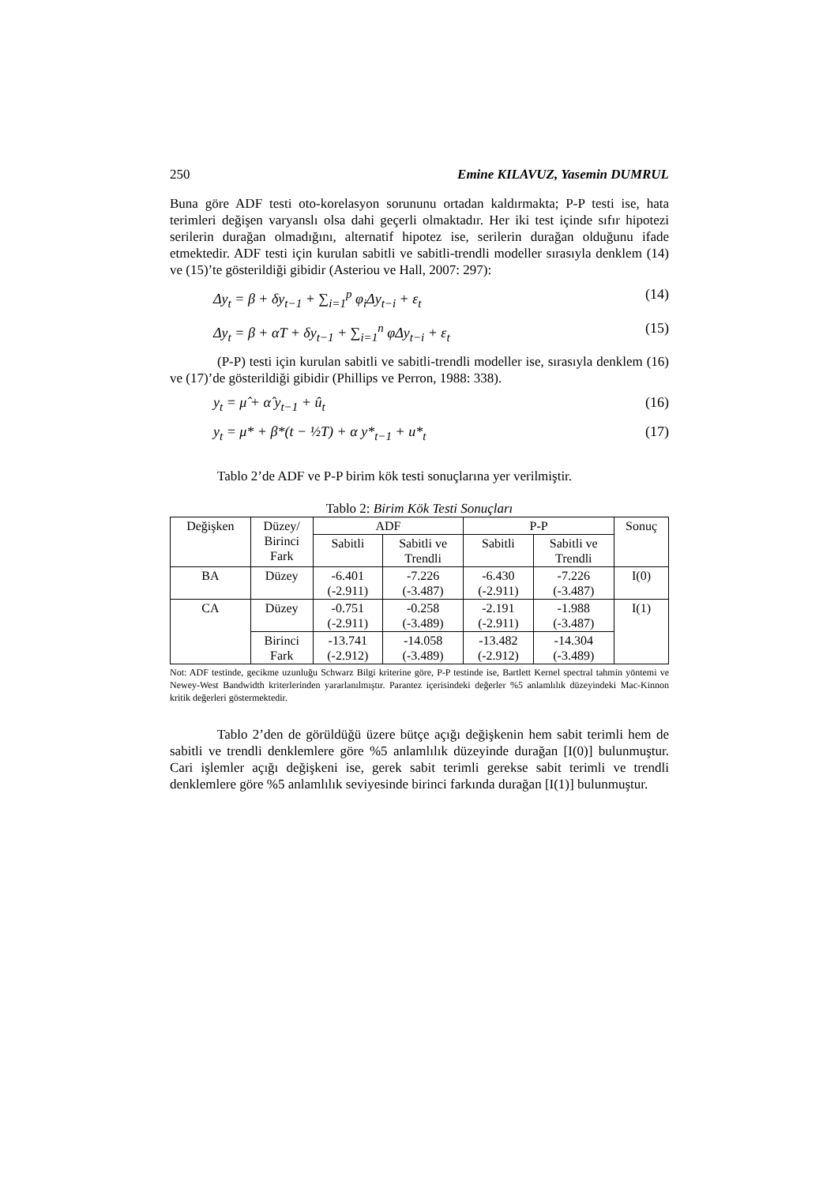250 Emine KILAVUZ, Yasemin DUMRUL
Buna göre ADF testi oto-korelasyon sorununu ortadan kaldırmakta; P-P testi ise, hata terimleri değişen varyanslı olsa dahi geçerli olmaktadır. Her iki test içinde sıfır hipotezi serilerin durağan olmadığını, alternatif hipotez ise, serilerin durağan olduğunu ifade etmektedir. ADF testi için kurulan sabitli ve sabitli-trendli modeller sırasıyla denklem (14) ve (15)’te gösterildiği gibidir (Asteriou ve Hall, 2007: 297):
Δy<sub>t</sub> = β + δy<sub>t−1</sub> + ∑<sub>i=1</sub><sup>p</sup> φ<sub>i</sub>Δy<sub>t−i</sub> + ε<sub>t</sub> (14)
Δy<sub>t</sub> = β + αT + δy<sub>t−1</sub> + ∑<sub>i=1</sub><sup>n</sup> φΔy<sub>t−i</sub> + ε<sub>t</sub> (15)
(P-P) testi için kurulan sabitli ve sabitli-trendli modeller ise, sırasıyla denklem (16) ve (17)’de gösterildiği gibidir (Phillips ve Perron, 1988: 338).
y<sub>t</sub> = μ̂ + α̂ y<sub>t−1</sub> + û<sub>t</sub> (16)
y<sub>t</sub> = μ* + β*(t − ½T) + α y*<sub>t−1</sub> + u*<sub>t</sub> (17)
Tablo 2’de ADF ve P-P birim kök testi sonuçlarına yer verilmiştir.
Tablo 2: Birim Kök Testi Sonuçları
| Değişken | Düzey/ Birinci Fark | ADF | | P-P | | Sonuç |
| --- | --- | --- | --- | --- | --- | --- |
| | | Sabitli | Sabitli ve Trendli | Sabitli | Sabitli ve Trendli | |
| BA | Düzey | -6.401 (-2.911) | -7.226 (-3.487) | -6.430 (-2.911) | -7.226 (-3.487) | I(0) |
| CA | Düzey | -0.751 (-2.911) | -0.258 (-3.489) | -2.191 (-2.911) | -1.988 (-3.487) | I(1) |
| | Birinci Fark | -13.741 (-2.912) | -14.058 (-3.489) | -13.482 (-2.912) | -14.304 (-3.489) | |
Not: ADF testinde, gecikme uzunluğu Schwarz Bilgi kriterine göre, P-P testinde ise, Bartlett Kernel spectral tahmin yöntemi ve Newey-West Bandwidth kriterlerinden yararlanılmıştır. Parantez içerisindeki değerler %5 anlamlılık düzeyindeki Mac-Kinnon kritik değerleri göstermektedir.
Tablo 2’den de görüldüğü üzere bütçe açığı değişkenin hem sabit terimli hem de sabitli ve trendli denklemlere göre %5 anlamlılık düzeyinde durağan [I(0)] bulunmuştur. Cari işlemler açığı değişkeni ise, gerek sabit terimli gerekse sabit terimli ve trendli denklemlere göre %5 anlamlılık seviyesinde birinci farkında durağan [I(1)] bulunmuştur.